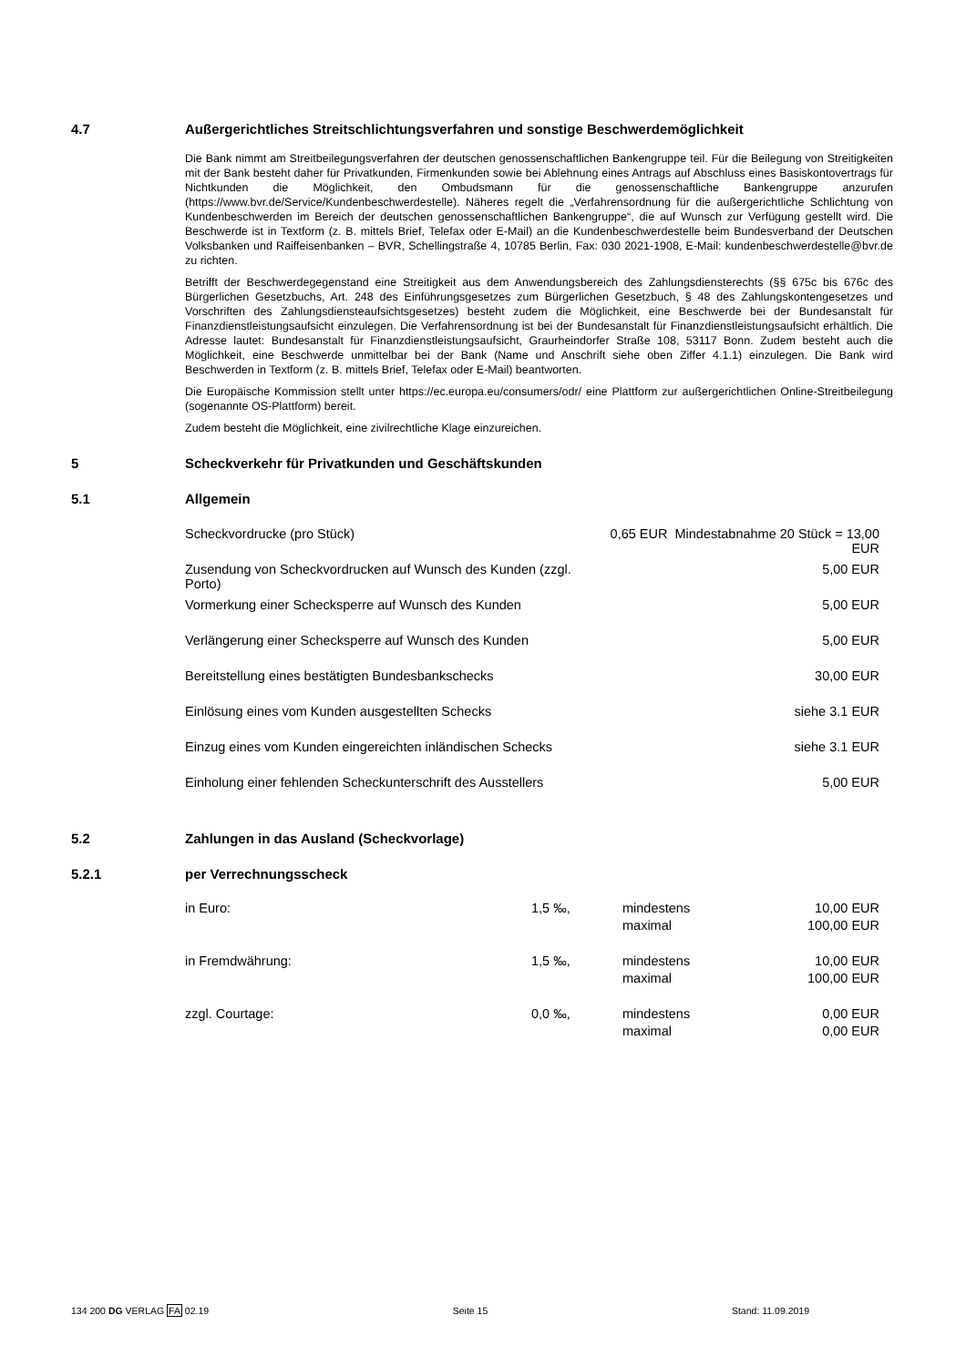4.7 Außergerichtliches Streitschlichtungsverfahren und sonstige Beschwerdemöglichkeit
Die Bank nimmt am Streitbeilegungsverfahren der deutschen genossenschaftlichen Bankengruppe teil. Für die Beilegung von Streitigkeiten mit der Bank besteht daher für Privatkunden, Firmenkunden sowie bei Ablehnung eines Antrags auf Abschluss eines Basiskontovertrags für Nichtkunden die Möglichkeit, den Ombudsmann für die genossenschaftliche Bankengruppe anzurufen (https://www.bvr.de/Service/Kundenbeschwerdestelle). Näheres regelt die „Verfahrensordnung für die außergerichtliche Schlichtung von Kundenbeschwerden im Bereich der deutschen genossenschaftlichen Bankengruppe“, die auf Wunsch zur Verfügung gestellt wird. Die Beschwerde ist in Textform (z. B. mittels Brief, Telefax oder E-Mail) an die Kundenbeschwerdestelle beim Bundesverband der Deutschen Volksbanken und Raiffeisenbanken – BVR, Schellingstraße 4, 10785 Berlin, Fax: 030 2021-1908, E-Mail: kundenbeschwerdestelle@bvr.de zu richten.
Betrifft der Beschwerdegegenstand eine Streitigkeit aus dem Anwendungsbereich des Zahlungsdiensterechts (§§ 675c bis 676c des Bürgerlichen Gesetzbuchs, Art. 248 des Einführungsgesetzes zum Bürgerlichen Gesetzbuch, § 48 des Zahlungskontengesetzes und Vorschriften des Zahlungsdiensteaufsichtsgesetzes) besteht zudem die Möglichkeit, eine Beschwerde bei der Bundesanstalt für Finanzdienstleistungsaufsicht einzulegen. Die Verfahrensordnung ist bei der Bundesanstalt für Finanzdienstleistungsaufsicht erhältlich. Die Adresse lautet: Bundesanstalt für Finanzdienstleistungsaufsicht, Graurheindorfer Straße 108, 53117 Bonn. Zudem besteht auch die Möglichkeit, eine Beschwerde unmittelbar bei der Bank (Name und Anschrift siehe oben Ziffer 4.1.1) einzulegen. Die Bank wird Beschwerden in Textform (z. B. mittels Brief, Telefax oder E-Mail) beantworten.
Die Europäische Kommission stellt unter https://ec.europa.eu/consumers/odr/ eine Plattform zur außergerichtlichen Online-Streitbeilegung (sogenannte OS-Plattform) bereit.
Zudem besteht die Möglichkeit, eine zivilrechtliche Klage einzureichen.
5 Scheckverkehr für Privatkunden und Geschäftskunden
5.1 Allgemein
| Scheckvordrucke (pro Stück) | 0,65 EUR Mindestabnahme 20 Stück = 13,00 EUR |
| Zusendung von Scheckvordrucken auf Wunsch des Kunden (zzgl. Porto) | 5,00 EUR |
| Vormerkung einer Schecksperre auf Wunsch des Kunden | 5,00 EUR |
| Verlängerung einer Schecksperre auf Wunsch des Kunden | 5,00 EUR |
| Bereitstellung eines bestätigten Bundesbankschecks | 30,00 EUR |
| Einlösung eines vom Kunden ausgestellten Schecks | siehe 3.1 EUR |
| Einzug eines vom Kunden eingereichten inländischen Schecks | siehe 3.1 EUR |
| Einholung einer fehlenden Scheckunterschrift des Ausstellers | 5,00 EUR |
5.2 Zahlungen in das Ausland (Scheckvorlage)
5.2.1 per Verrechnungsscheck
| in Euro: | 1,5 ‰, | mindestens maximal | 10,00 EUR 100,00 EUR |
| in Fremdwährung: | 1,5 ‰, | mindestens maximal | 10,00 EUR 100,00 EUR |
| zzgl. Courtage: | 0,0 ‰, | mindestens maximal | 0,00 EUR 0,00 EUR |
134 200 DG VERLAG FA 02.19 Seite 15 Stand: 11.09.2019